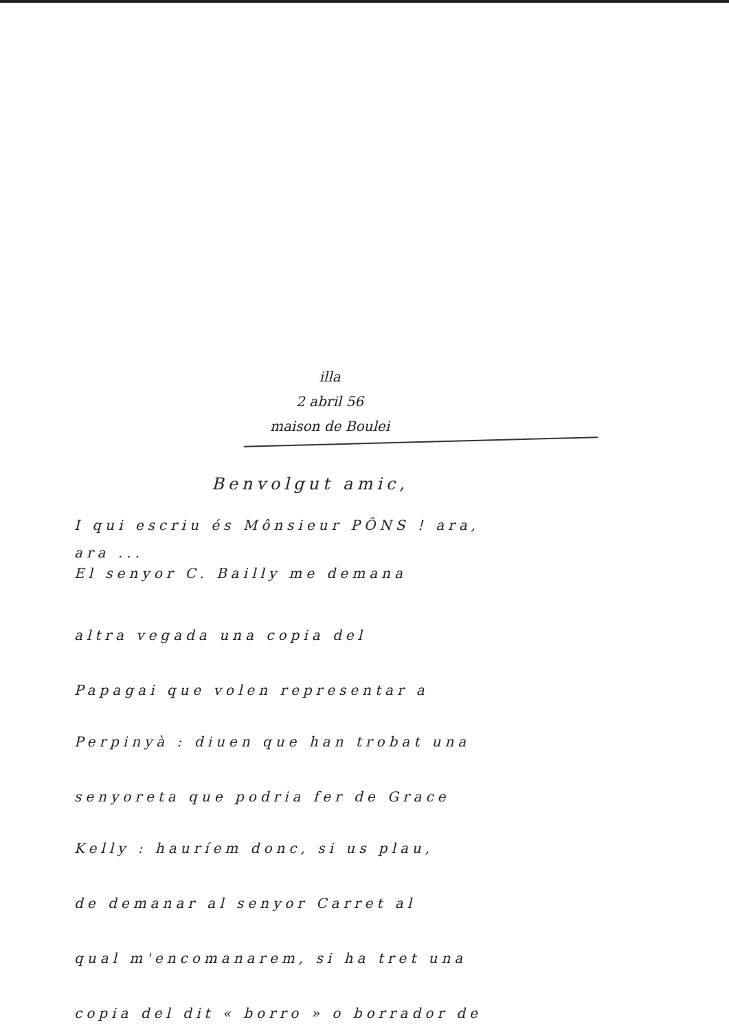illa
2 abril 56
maison de Boulei
Benvolgut amic,
I qui escriu és Mônsieur PÔNS ! ara,
ara ...
El senyor C. Bailly me demana
altra vegada una copia del
Papagai que volen representar a
Perpinyà : diuen que han trobat una
senyoreta que podria fer de Grace
Kelly : hauríem donc, si us plau,
de demanar al senyor Carret al
qual m'encomanarem, si ha tret una
copia del dit « borro » o borrador de